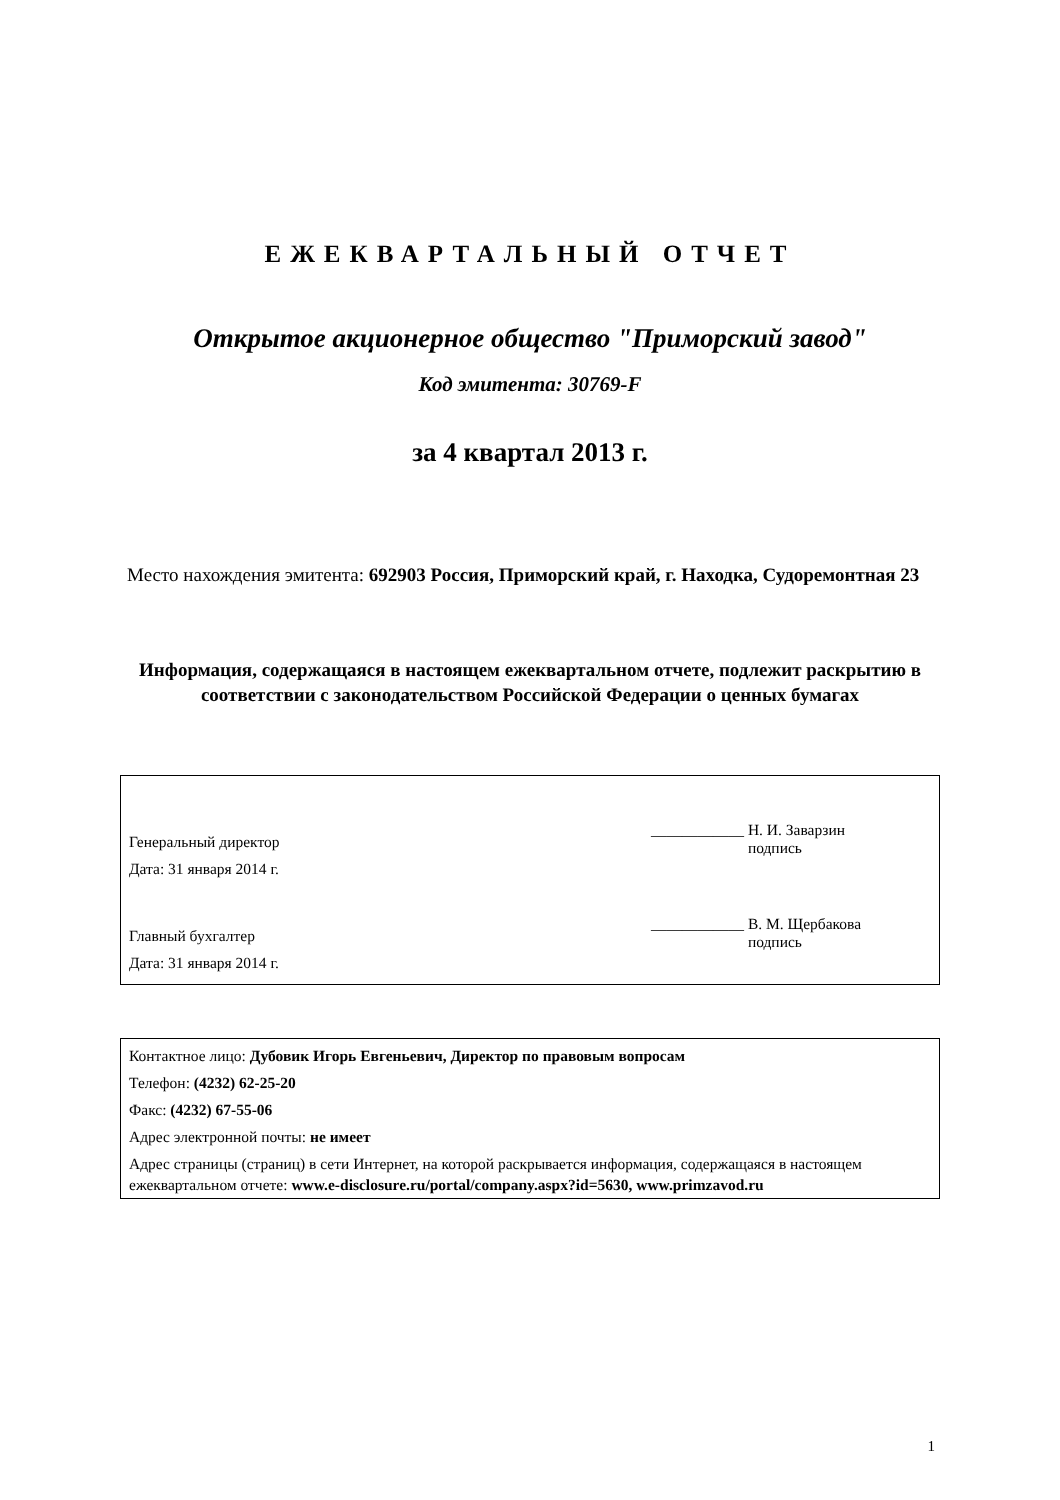ЕЖЕКВАРТАЛЬНЫЙ ОТЧЕТ
Открытое акционерное общество "Приморский завод"
Код эмитента: 30769-F
за 4 квартал 2013 г.
Место нахождения эмитента: 692903 Россия, Приморский край, г. Находка, Судоремонтная 23
Информация, содержащаяся в настоящем ежеквартальном отчете, подлежит раскрытию в соответствии с законодательством Российской Федерации о ценных бумагах
Генеральный директор
Дата: 31 января 2014 г.
____________ Н. И. Заварзин
подпись
Главный бухгалтер
Дата: 31 января 2014 г.
____________ В. М. Щербакова
подпись
Контактное лицо: Дубовик Игорь Евгеньевич, Директор по правовым вопросам
Телефон: (4232) 62-25-20
Факс: (4232) 67-55-06
Адрес электронной почты: не имеет
Адрес страницы (страниц) в сети Интернет, на которой раскрывается информация, содержащаяся в настоящем ежеквартальном отчете: www.e-disclosure.ru/portal/company.aspx?id=5630, www.primzavod.ru
1